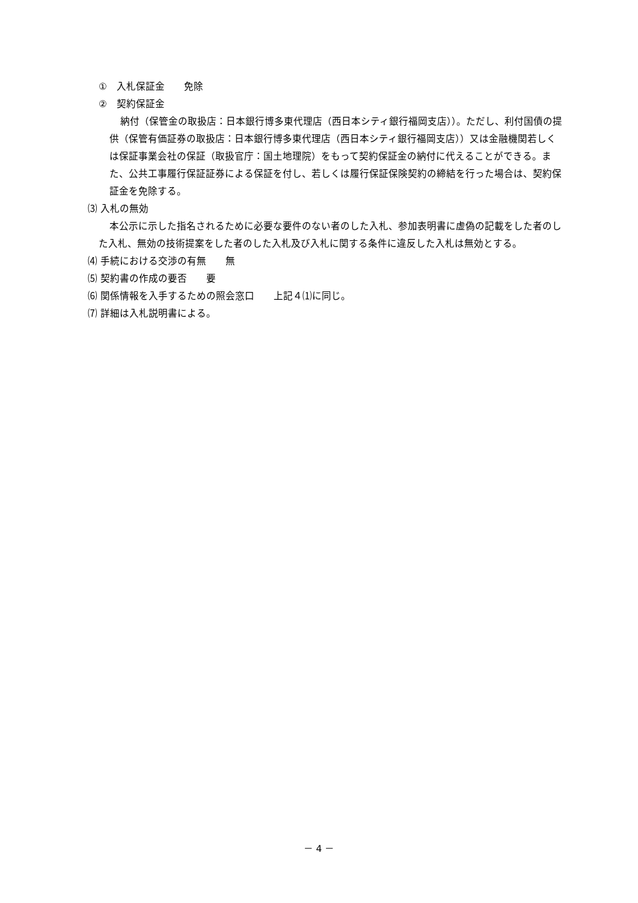①　入札保証金　　免除
②　契約保証金
納付（保管金の取扱店：日本銀行博多東代理店（西日本シティ銀行福岡支店））。ただし、利付国債の提供（保管有価証券の取扱店：日本銀行博多東代理店（西日本シティ銀行福岡支店））又は金融機関若しくは保証事業会社の保証（取扱官庁：国土地理院）をもって契約保証金の納付に代えることができる。また、公共工事履行保証証券による保証を付し、若しくは履行保証保険契約の締結を行った場合は、契約保証金を免除する。
⑶ 入札の無効
本公示に示した指名されるために必要な要件のない者のした入札、参加表明書に虚偽の記載をした者のした入札、無効の技術提案をした者のした入札及び入札に関する条件に違反した入札は無効とする。
⑷ 手続における交渉の有無　　無
⑸ 契約書の作成の要否　　要
⑹ 関係情報を入手するための照会窓口　　上記４⑴に同じ。
⑺ 詳細は入札説明書による。
－ 4 －